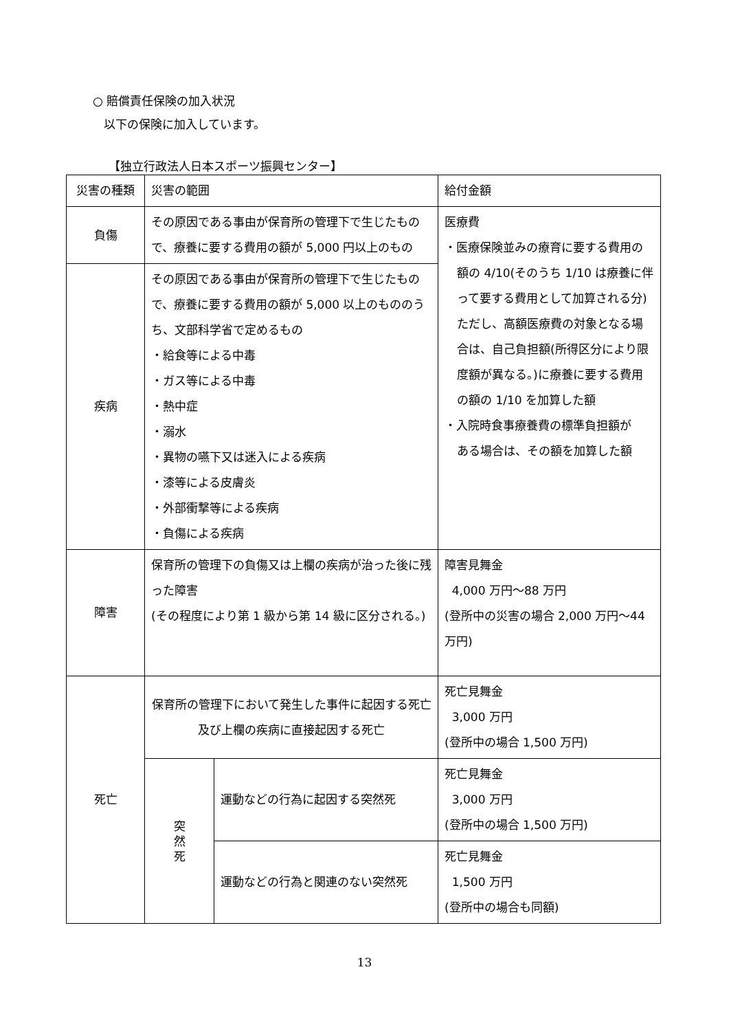○ 賠償責任保険の加入状況
以下の保険に加入しています。
【独立行政法人日本スポーツ振興センター】
| 災害の種類 | 災害の範囲 | | 給付金額 |
| 負傷 | その原因である事由が保育所の管理下で生じたもので、療養に要する費用の額が 5,000 円以上のもの | | 医療費 ・医療保険並みの療育に要する費用の 額の 4/10(そのうち 1/10 は療養に伴って要する費用として加算される分) ただし、高額医療費の対象となる場合は、自己負担額(所得区分により限度額が異なる。)に療養に要する費用の額の 1/10 を加算した額 ・入院時食事療養費の標準負担額が ある場合は、その額を加算した額 |
| 疾病 | その原因である事由が保育所の管理下で生じたもので、療養に要する費用の額が 5,000 以上のもののうち、文部科学省で定めるもの ・給食等による中毒 ・ガス等による中毒 ・熱中症 ・溺水 ・異物の嚥下又は迷入による疾病 ・漆等による皮膚炎 ・外部衝撃等による疾病 ・負傷による疾病 | | |
| 障害 | 保育所の管理下の負傷又は上欄の疾病が治った後に残った障害 (その程度により第 1 級から第 14 級に区分される。) | | 障害見舞金 4,000 万円～88 万円 (登所中の災害の場合 2,000 万円～44 万円) |
| 死亡 | 保育所の管理下において発生した事件に起因する死亡及び上欄の疾病に直接起因する死亡 | | 死亡見舞金 3,000 万円 (登所中の場合 1,500 万円) |
| | 突 然 死 | 運動などの行為に起因する突然死 | 死亡見舞金 3,000 万円 (登所中の場合 1,500 万円) |
| | | 運動などの行為と関連のない突然死 | 死亡見舞金 1,500 万円 (登所中の場合も同額) |
13